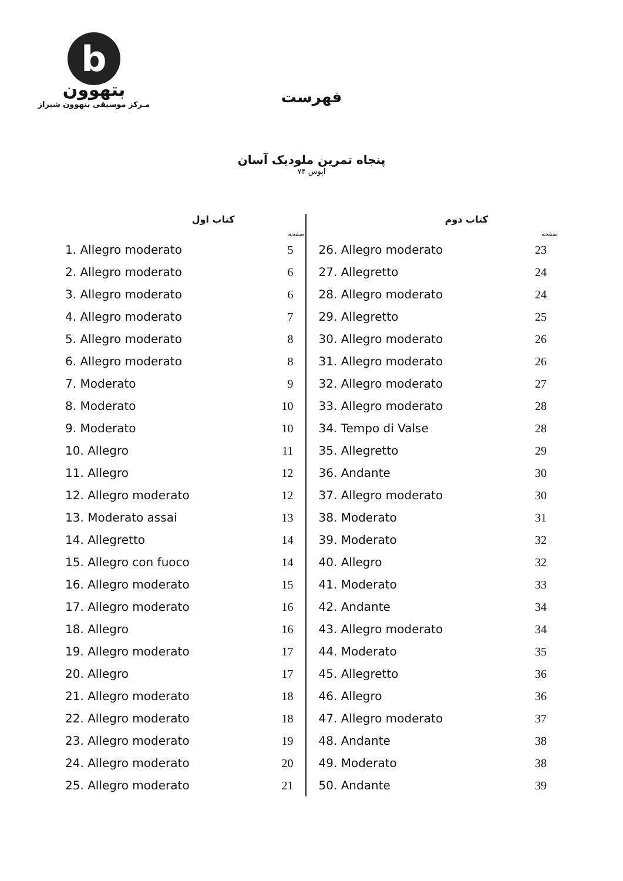b
بتهوون
مـرکز موسیقی بتهوون شیراز
فهرست
پنجاه تمرین ملودیک آسان
اپوس ۷۴
کتاب دوم
| | صفحه |
| --- | --- |
| 26. Allegro moderato | 23 |
| 27. Allegretto | 24 |
| 28. Allegro moderato | 24 |
| 29. Allegretto | 25 |
| 30. Allegro moderato | 26 |
| 31. Allegro moderato | 26 |
| 32. Allegro moderato | 27 |
| 33. Allegro moderato | 28 |
| 34. Tempo di Valse | 28 |
| 35. Allegretto | 29 |
| 36. Andante | 30 |
| 37. Allegro moderato | 30 |
| 38. Moderato | 31 |
| 39. Moderato | 32 |
| 40. Allegro | 32 |
| 41. Moderato | 33 |
| 42. Andante | 34 |
| 43. Allegro moderato | 34 |
| 44. Moderato | 35 |
| 45. Allegretto | 36 |
| 46. Allegro | 36 |
| 47. Allegro moderato | 37 |
| 48. Andante | 38 |
| 49. Moderato | 38 |
| 50. Andante | 39 |
کتاب اول
| | صفحه |
| --- | --- |
| 1. Allegro moderato | 5 |
| 2. Allegro moderato | 6 |
| 3. Allegro moderato | 6 |
| 4. Allegro moderato | 7 |
| 5. Allegro moderato | 8 |
| 6. Allegro moderato | 8 |
| 7. Moderato | 9 |
| 8. Moderato | 10 |
| 9. Moderato | 10 |
| 10. Allegro | 11 |
| 11. Allegro | 12 |
| 12. Allegro moderato | 12 |
| 13. Moderato assai | 13 |
| 14. Allegretto | 14 |
| 15. Allegro con fuoco | 14 |
| 16. Allegro moderato | 15 |
| 17. Allegro moderato | 16 |
| 18. Allegro | 16 |
| 19. Allegro moderato | 17 |
| 20. Allegro | 17 |
| 21. Allegro moderato | 18 |
| 22. Allegro moderato | 18 |
| 23. Allegro moderato | 19 |
| 24. Allegro moderato | 20 |
| 25. Allegro moderato | 21 |